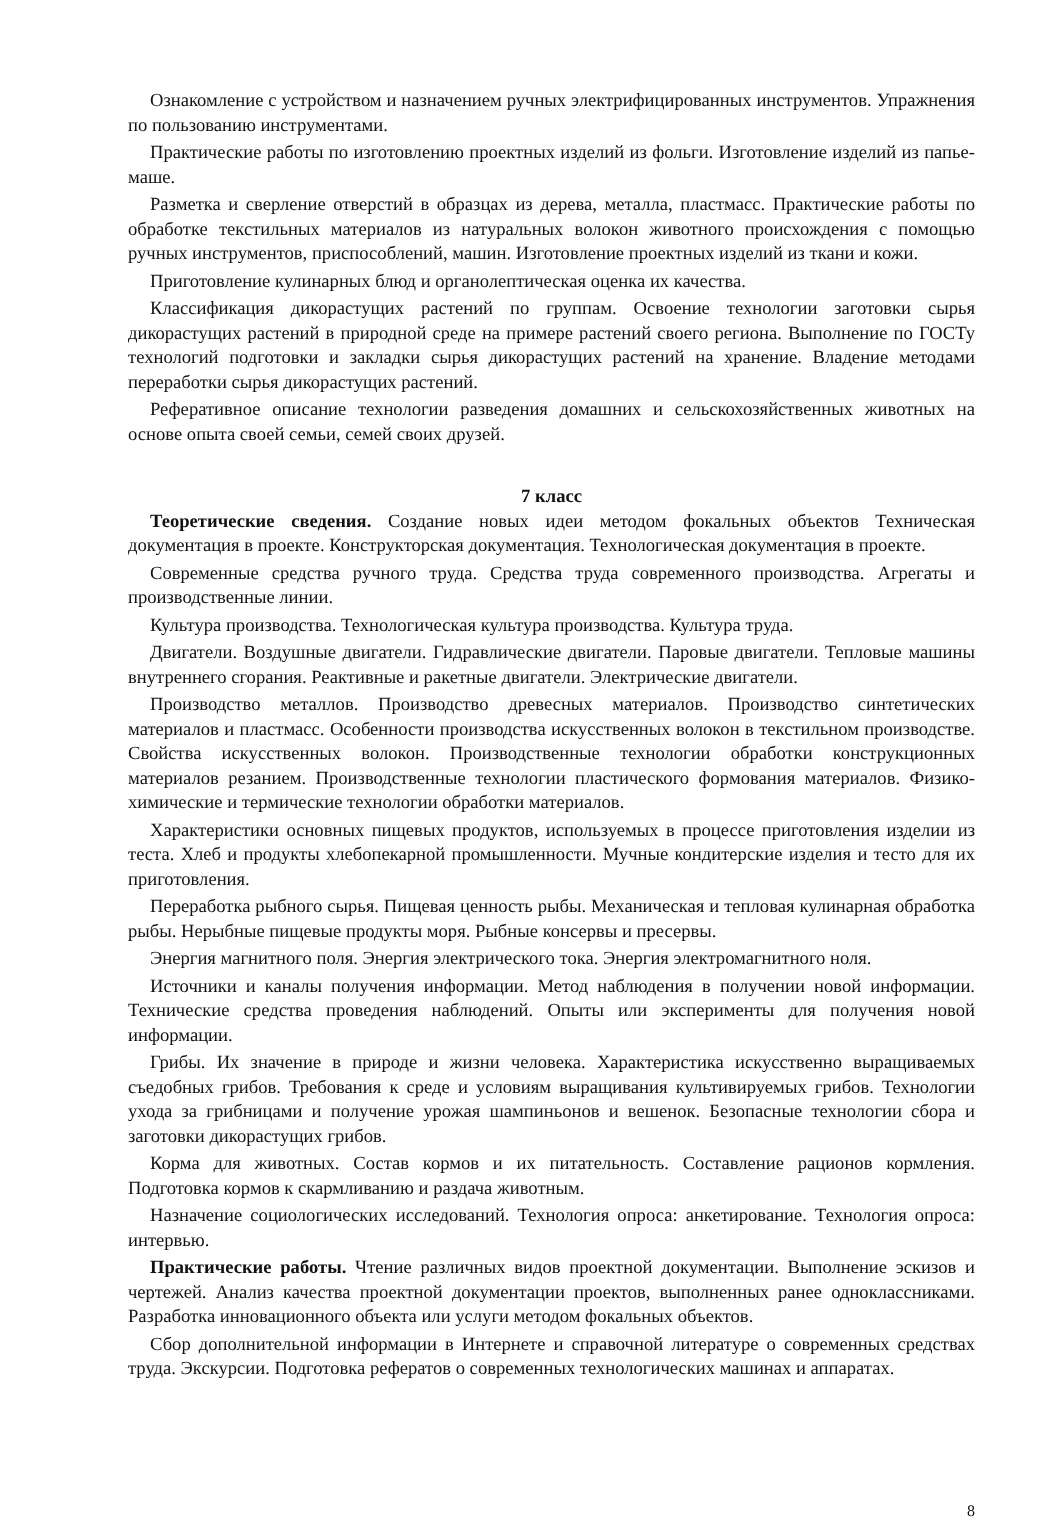Ознакомление с устройством и назначением ручных электрифицированных инструментов. Упражнения по пользованию инструментами.
Практические работы по изготовлению проектных изделий из фольги. Изготовление изделий из папье-маше.
Разметка и сверление отверстий в образцах из дерева, металла, пластмасс. Практические работы по обработке текстильных материалов из натуральных волокон животного происхождения с помощью ручных инструментов, приспособлений, машин. Изготовление проектных изделий из ткани и кожи.
Приготовление кулинарных блюд и органолептическая оценка их качества.
Классификация дикорастущих растений по группам. Освоение технологии заготовки сырья дикорастущих растений в природной среде на примере растений своего региона. Выполнение по ГОСТу технологий подготовки и закладки сырья дикорастущих растений на хранение. Владение методами переработки сырья дикорастущих растений.
Реферативное описание технологии разведения домашних и сельскохозяйственных животных на основе опыта своей семьи, семей своих друзей.
7 класс
Теоретические сведения. Создание новых идеи методом фокальных объектов Техническая документация в проекте. Конструкторская документация. Технологическая документация в проекте.
Современные средства ручного труда. Средства труда современного производства. Агрегаты и производственные линии.
Культура производства. Технологическая культура производства. Культура труда.
Двигатели. Воздушные двигатели. Гидравлические двигатели. Паровые двигатели. Тепловые машины внутреннего сгорания. Реактивные и ракетные двигатели. Электрические двигатели.
Производство металлов. Производство древесных материалов. Производство синтетических материалов и пластмасс. Особенности производства искусственных волокон в текстильном производстве. Свойства искусственных волокон. Производственные технологии обработки конструкционных материалов резанием. Производственные технологии пластического формования материалов. Физико-химические и термические технологии обработки материалов.
Характеристики основных пищевых продуктов, используемых в процессе приготовления изделии из теста. Хлеб и продукты хлебопекарной промышленности. Мучные кондитерские изделия и тесто для их приготовления.
Переработка рыбного сырья. Пищевая ценность рыбы. Механическая и тепловая кулинарная обработка рыбы. Нерыбные пищевые продукты моря. Рыбные консервы и пресервы.
Энергия магнитного поля. Энергия электрического тока. Энергия электромагнитного ноля.
Источники и каналы получения информации. Метод наблюдения в получении новой информации. Технические средства проведения наблюдений. Опыты или эксперименты для получения новой информации.
Грибы. Их значение в природе и жизни человека. Характеристика искусственно выращиваемых съедобных грибов. Требования к среде и условиям выращивания культивируемых грибов. Технологии ухода за грибницами и получение урожая шампиньонов и вешенок. Безопасные технологии сбора и заготовки дикорастущих грибов.
Корма для животных. Состав кормов и их питательность. Составление рационов кормления. Подготовка кормов к скармливанию и раздача животным.
Назначение социологических исследований. Технология опроса: анкетирование. Технология опроса: интервью.
Практические работы. Чтение различных видов проектной документации. Выполнение эскизов и чертежей. Анализ качества проектной документации проектов, выполненных ранее одноклассниками. Разработка инновационного объекта или услуги методом фокальных объектов.
Сбор дополнительной информации в Интернете и справочной литературе о современных средствах труда. Экскурсии. Подготовка рефератов о современных технологических машинах и аппаратах.
8